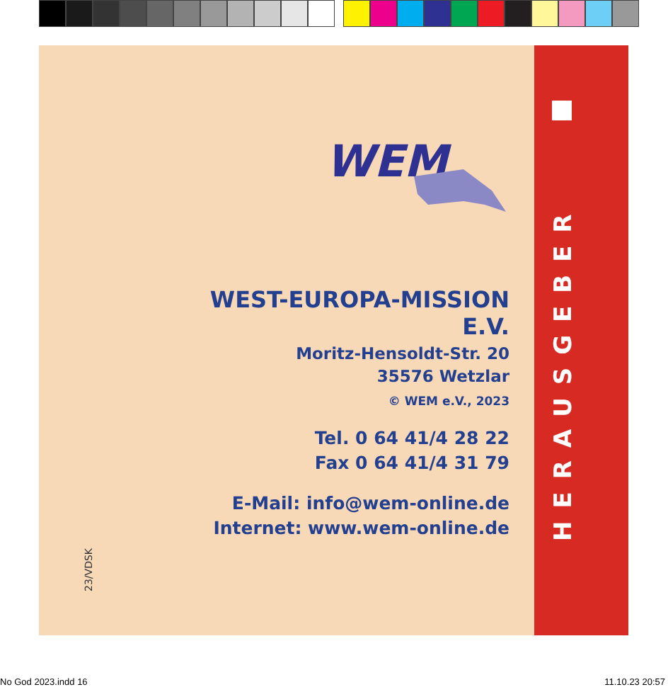WEM
23/VDSK
WEST-EUROPA-MISSION E.V.
Moritz-Hensoldt-Str. 20
35576 Wetzlar
© WEM e.V., 2023
Tel. 0 64 41/4 28 22
Fax 0 64 41/4 31 79
E-Mail: info@wem-online.de
Internet: www.wem-online.de
HERAUSGEBER
No God 2023.indd 16 11.10.23 20:57